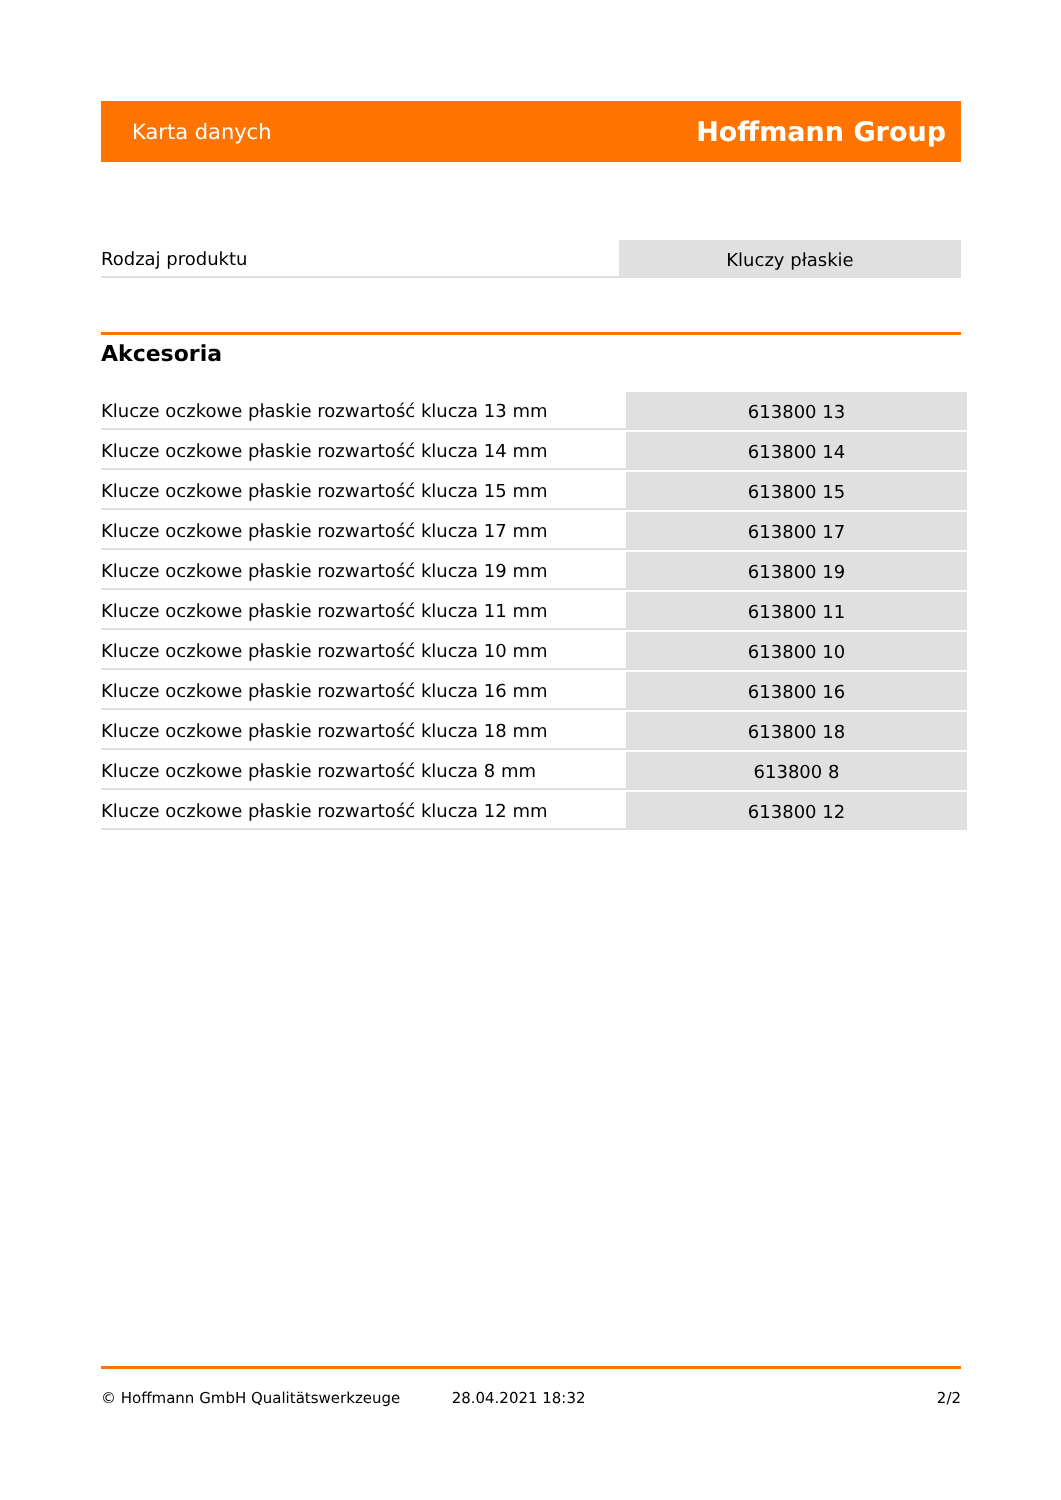Karta danych Hoffmann Group
| Rodzaj produktu | Kluczy płaskie |
Akcesoria
| Klucze oczkowe płaskie rozwartość klucza 13 mm | 613800 13 |
| Klucze oczkowe płaskie rozwartość klucza 14 mm | 613800 14 |
| Klucze oczkowe płaskie rozwartość klucza 15 mm | 613800 15 |
| Klucze oczkowe płaskie rozwartość klucza 17 mm | 613800 17 |
| Klucze oczkowe płaskie rozwartość klucza 19 mm | 613800 19 |
| Klucze oczkowe płaskie rozwartość klucza 11 mm | 613800 11 |
| Klucze oczkowe płaskie rozwartość klucza 10 mm | 613800 10 |
| Klucze oczkowe płaskie rozwartość klucza 16 mm | 613800 16 |
| Klucze oczkowe płaskie rozwartość klucza 18 mm | 613800 18 |
| Klucze oczkowe płaskie rozwartość klucza 8 mm | 613800 8 |
| Klucze oczkowe płaskie rozwartość klucza 12 mm | 613800 12 |
© Hoffmann GmbH Qualitätswerkzeuge 28.04.2021 18:32 2/2